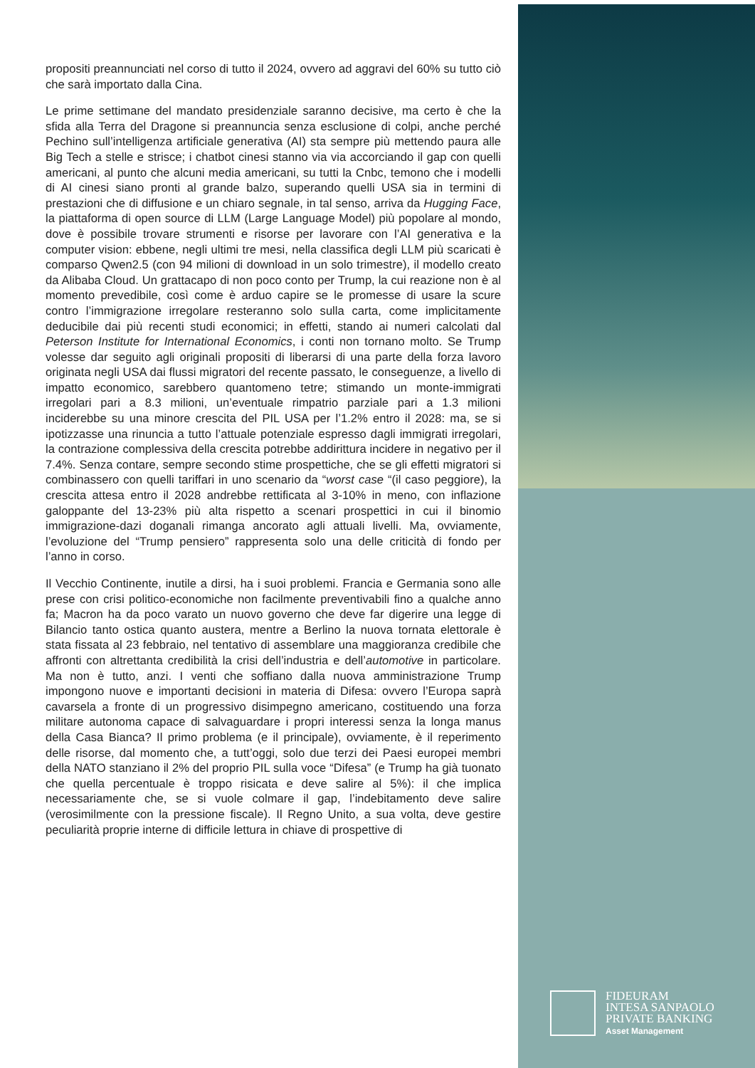FIDEURAM
INTESA SANPAOLO
PRIVATE BANKING
Asset Management
propositi preannunciati nel corso di tutto il 2024, ovvero ad aggravi del 60% su tutto ciò che sarà importato dalla Cina.
Le prime settimane del mandato presidenziale saranno decisive, ma certo è che la sfida alla Terra del Dragone si preannuncia senza esclusione di colpi, anche perché Pechino sull’intelligenza artificiale generativa (AI) sta sempre più mettendo paura alle Big Tech a stelle e strisce; i chatbot cinesi stanno via via accorciando il gap con quelli americani, al punto che alcuni media americani, su tutti la Cnbc, temono che i modelli di AI cinesi siano pronti al grande balzo, superando quelli USA sia in termini di prestazioni che di diffusione e un chiaro segnale, in tal senso, arriva da Hugging Face, la piattaforma di open source di LLM (Large Language Model) più popolare al mondo, dove è possibile trovare strumenti e risorse per lavorare con l’AI generativa e la computer vision: ebbene, negli ultimi tre mesi, nella classifica degli LLM più scaricati è comparso Qwen2.5 (con 94 milioni di download in un solo trimestre), il modello creato da Alibaba Cloud. Un grattacapo di non poco conto per Trump, la cui reazione non è al momento prevedibile, così come è arduo capire se le promesse di usare la scure contro l’immigrazione irregolare resteranno solo sulla carta, come implicitamente deducibile dai più recenti studi economici; in effetti, stando ai numeri calcolati dal Peterson Institute for International Economics, i conti non tornano molto. Se Trump volesse dar seguito agli originali propositi di liberarsi di una parte della forza lavoro originata negli USA dai flussi migratori del recente passato, le conseguenze, a livello di impatto economico, sarebbero quantomeno tetre; stimando un monte-immigrati irregolari pari a 8.3 milioni, un’eventuale rimpatrio parziale pari a 1.3 milioni inciderebbe su una minore crescita del PIL USA per l’1.2% entro il 2028: ma, se si ipotizzasse una rinuncia a tutto l’attuale potenziale espresso dagli immigrati irregolari, la contrazione complessiva della crescita potrebbe addirittura incidere in negativo per il 7.4%. Senza contare, sempre secondo stime prospettiche, che se gli effetti migratori si combinassero con quelli tariffari in uno scenario da “worst case “(il caso peggiore), la crescita attesa entro il 2028 andrebbe rettificata al 3-10% in meno, con inflazione galoppante del 13-23% più alta rispetto a scenari prospettici in cui il binomio immigrazione-dazi doganali rimanga ancorato agli attuali livelli. Ma, ovviamente, l’evoluzione del “Trump pensiero” rappresenta solo una delle criticità di fondo per l’anno in corso.
Il Vecchio Continente, inutile a dirsi, ha i suoi problemi. Francia e Germania sono alle prese con crisi politico-economiche non facilmente preventivabili fino a qualche anno fa; Macron ha da poco varato un nuovo governo che deve far digerire una legge di Bilancio tanto ostica quanto austera, mentre a Berlino la nuova tornata elettorale è stata fissata al 23 febbraio, nel tentativo di assemblare una maggioranza credibile che affronti con altrettanta credibilità la crisi dell’industria e dell’automotive in particolare. Ma non è tutto, anzi. I venti che soffiano dalla nuova amministrazione Trump impongono nuove e importanti decisioni in materia di Difesa: ovvero l’Europa saprà cavarsela a fronte di un progressivo disimpegno americano, costituendo una forza militare autonoma capace di salvaguardare i propri interessi senza la longa manus della Casa Bianca? Il primo problema (e il principale), ovviamente, è il reperimento delle risorse, dal momento che, a tutt’oggi, solo due terzi dei Paesi europei membri della NATO stanziano il 2% del proprio PIL sulla voce “Difesa” (e Trump ha già tuonato che quella percentuale è troppo risicata e deve salire al 5%): il che implica necessariamente che, se si vuole colmare il gap, l’indebitamento deve salire (verosimilmente con la pressione fiscale). Il Regno Unito, a sua volta, deve gestire peculiarità proprie interne di difficile lettura in chiave di prospettive di